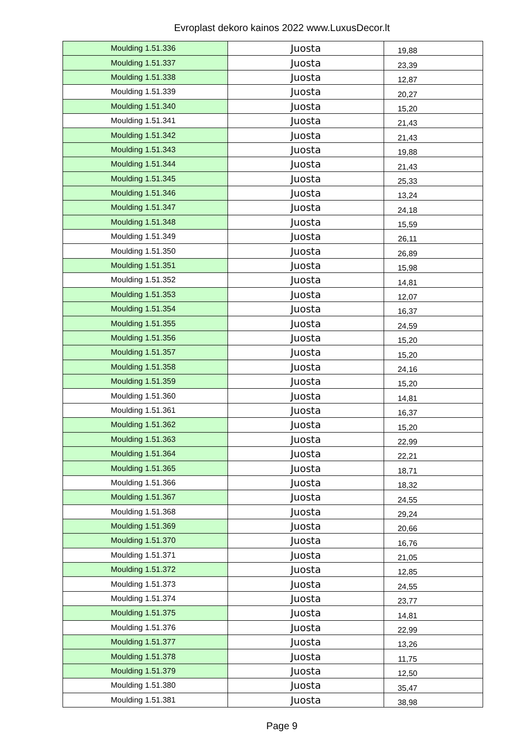Evroplast dekoro kainos 2022 www.LuxusDecor.lt
| Moulding 1.51.336 | Juosta | 19,88 |
| Moulding 1.51.337 | Juosta | 23,39 |
| Moulding 1.51.338 | Juosta | 12,87 |
| Moulding 1.51.339 | Juosta | 20,27 |
| Moulding 1.51.340 | Juosta | 15,20 |
| Moulding 1.51.341 | Juosta | 21,43 |
| Moulding 1.51.342 | Juosta | 21,43 |
| Moulding 1.51.343 | Juosta | 19,88 |
| Moulding 1.51.344 | Juosta | 21,43 |
| Moulding 1.51.345 | Juosta | 25,33 |
| Moulding 1.51.346 | Juosta | 13,24 |
| Moulding 1.51.347 | Juosta | 24,18 |
| Moulding 1.51.348 | Juosta | 15,59 |
| Moulding 1.51.349 | Juosta | 26,11 |
| Moulding 1.51.350 | Juosta | 26,89 |
| Moulding 1.51.351 | Juosta | 15,98 |
| Moulding 1.51.352 | Juosta | 14,81 |
| Moulding 1.51.353 | Juosta | 12,07 |
| Moulding 1.51.354 | Juosta | 16,37 |
| Moulding 1.51.355 | Juosta | 24,59 |
| Moulding 1.51.356 | Juosta | 15,20 |
| Moulding 1.51.357 | Juosta | 15,20 |
| Moulding 1.51.358 | Juosta | 24,16 |
| Moulding 1.51.359 | Juosta | 15,20 |
| Moulding 1.51.360 | Juosta | 14,81 |
| Moulding 1.51.361 | Juosta | 16,37 |
| Moulding 1.51.362 | Juosta | 15,20 |
| Moulding 1.51.363 | Juosta | 22,99 |
| Moulding 1.51.364 | Juosta | 22,21 |
| Moulding 1.51.365 | Juosta | 18,71 |
| Moulding 1.51.366 | Juosta | 18,32 |
| Moulding 1.51.367 | Juosta | 24,55 |
| Moulding 1.51.368 | Juosta | 29,24 |
| Moulding 1.51.369 | Juosta | 20,66 |
| Moulding 1.51.370 | Juosta | 16,76 |
| Moulding 1.51.371 | Juosta | 21,05 |
| Moulding 1.51.372 | Juosta | 12,85 |
| Moulding 1.51.373 | Juosta | 24,55 |
| Moulding 1.51.374 | Juosta | 23,77 |
| Moulding 1.51.375 | Juosta | 14,81 |
| Moulding 1.51.376 | Juosta | 22,99 |
| Moulding 1.51.377 | Juosta | 13,26 |
| Moulding 1.51.378 | Juosta | 11,75 |
| Moulding 1.51.379 | Juosta | 12,50 |
| Moulding 1.51.380 | Juosta | 35,47 |
| Moulding 1.51.381 | Juosta | 38,98 |
Page 9